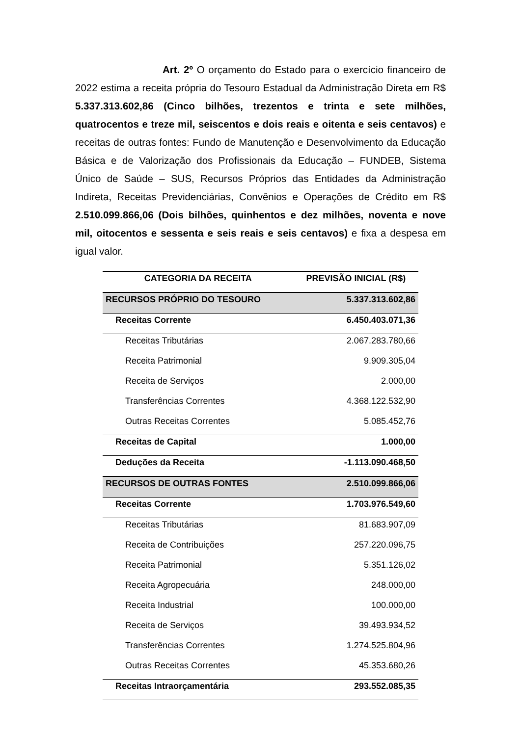Art. 2º O orçamento do Estado para o exercício financeiro de 2022 estima a receita própria do Tesouro Estadual da Administração Direta em R$ 5.337.313.602,86 (Cinco bilhões, trezentos e trinta e sete milhões, quatrocentos e treze mil, seiscentos e dois reais e oitenta e seis centavos) e receitas de outras fontes: Fundo de Manutenção e Desenvolvimento da Educação Básica e de Valorização dos Profissionais da Educação – FUNDEB, Sistema Único de Saúde – SUS, Recursos Próprios das Entidades da Administração Indireta, Receitas Previdenciárias, Convênios e Operações de Crédito em R$ 2.510.099.866,06 (Dois bilhões, quinhentos e dez milhões, noventa e nove mil, oitocentos e sessenta e seis reais e seis centavos) e fixa a despesa em igual valor.
| CATEGORIA DA RECEITA | PREVISÃO INICIAL (R$) |
| --- | --- |
| RECURSOS PRÓPRIO DO TESOURO | 5.337.313.602,86 |
| Receitas Corrente | 6.450.403.071,36 |
| Receitas Tributárias | 2.067.283.780,66 |
| Receita Patrimonial | 9.909.305,04 |
| Receita de Serviços | 2.000,00 |
| Transferências Correntes | 4.368.122.532,90 |
| Outras Receitas Correntes | 5.085.452,76 |
| Receitas de Capital | 1.000,00 |
| Deduções da Receita | -1.113.090.468,50 |
| RECURSOS DE OUTRAS FONTES | 2.510.099.866,06 |
| Receitas Corrente | 1.703.976.549,60 |
| Receitas Tributárias | 81.683.907,09 |
| Receita de Contribuições | 257.220.096,75 |
| Receita Patrimonial | 5.351.126,02 |
| Receita Agropecuária | 248.000,00 |
| Receita Industrial | 100.000,00 |
| Receita de Serviços | 39.493.934,52 |
| Transferências Correntes | 1.274.525.804,96 |
| Outras Receitas Correntes | 45.353.680,26 |
| Receitas Intraorçamentária | 293.552.085,35 |